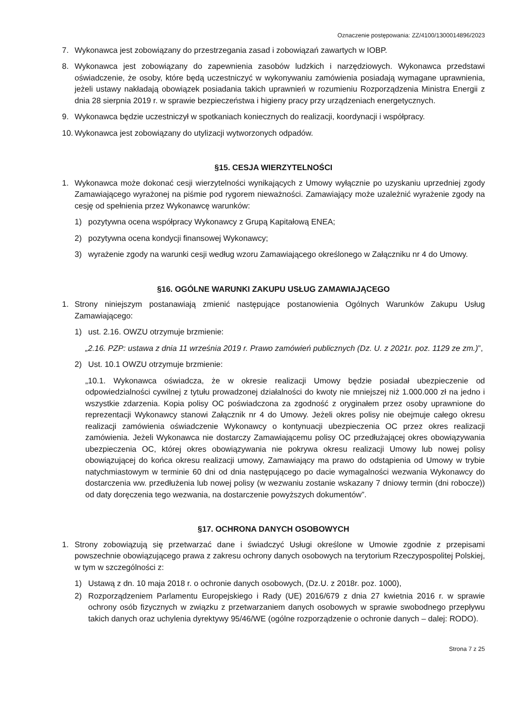Oznaczenie postępowania: ZZ/4100/1300014896/2023
7. Wykonawca jest zobowiązany do przestrzegania zasad i zobowiązań zawartych w IOBP.
8. Wykonawca jest zobowiązany do zapewnienia zasobów ludzkich i narzędziowych. Wykonawca przedstawi oświadczenie, że osoby, które będą uczestniczyć w wykonywaniu zamówienia posiadają wymagane uprawnienia, jeżeli ustawy nakładają obowiązek posiadania takich uprawnień w rozumieniu Rozporządzenia Ministra Energii z dnia 28 sierpnia 2019 r. w sprawie bezpieczeństwa i higieny pracy przy urządzeniach energetycznych.
9. Wykonawca będzie uczestniczył w spotkaniach koniecznych do realizacji, koordynacji i współpracy.
10. Wykonawca jest zobowiązany do utylizacji wytworzonych odpadów.
§15. CESJA WIERZYTELNOŚCI
1. Wykonawca może dokonać cesji wierzytelności wynikających z Umowy wyłącznie po uzyskaniu uprzedniej zgody Zamawiającego wyrażonej na piśmie pod rygorem nieważności. Zamawiający może uzależnić wyrażenie zgody na cesję od spełnienia przez Wykonawcę warunków:
1) pozytywna ocena współpracy Wykonawcy z Grupą Kapitałową ENEA;
2) pozytywna ocena kondycji finansowej Wykonawcy;
3) wyrażenie zgody na warunki cesji według wzoru Zamawiającego określonego w Załączniku nr 4 do Umowy.
§16. OGÓLNE WARUNKI ZAKUPU USŁUG ZAMAWIAJĄCEGO
1. Strony niniejszym postanawiają zmienić następujące postanowienia Ogólnych Warunków Zakupu Usług Zamawiającego:
1) ust. 2.16. OWZU otrzymuje brzmienie:
„2.16. PZP: ustawa z dnia 11 września 2019 r. Prawo zamówień publicznych (Dz. U. z 2021r. poz. 1129 ze zm.)”,
2) Ust. 10.1 OWZU otrzymuje brzmienie:
„10.1. Wykonawca oświadcza, że w okresie realizacji Umowy będzie posiadał ubezpieczenie od odpowiedzialności cywilnej z tytułu prowadzonej działalności do kwoty nie mniejszej niż 1.000.000 zł na jedno i wszystkie zdarzenia. Kopia polisy OC poświadczona za zgodność z oryginałem przez osoby uprawnione do reprezentacji Wykonawcy stanowi Załącznik nr 4 do Umowy. Jeżeli okres polisy nie obejmuje całego okresu realizacji zamówienia oświadczenie Wykonawcy o kontynuacji ubezpieczenia OC przez okres realizacji zamówienia. Jeżeli Wykonawca nie dostarczy Zamawiającemu polisy OC przedłużającej okres obowiązywania ubezpieczenia OC, której okres obowiązywania nie pokrywa okresu realizacji Umowy lub nowej polisy obowiązującej do końca okresu realizacji umowy, Zamawiający ma prawo do odstąpienia od Umowy w trybie natychmiastowym w terminie 60 dni od dnia następującego po dacie wymagalności wezwania Wykonawcy do dostarczenia ww. przedłużenia lub nowej polisy (w wezwaniu zostanie wskazany 7 dniowy termin (dni robocze)) od daty doręczenia tego wezwania, na dostarczenie powyższych dokumentów”.
§17. OCHRONA DANYCH OSOBOWYCH
1. Strony zobowiązują się przetwarzać dane i świadczyć Usługi określone w Umowie zgodnie z przepisami powszechnie obowiązującego prawa z zakresu ochrony danych osobowych na terytorium Rzeczypospolitej Polskiej, w tym w szczególności z:
1) Ustawą z dn. 10 maja 2018 r. o ochronie danych osobowych, (Dz.U. z 2018r. poz. 1000),
2) Rozporządzeniem Parlamentu Europejskiego i Rady (UE) 2016/679 z dnia 27 kwietnia 2016 r. w sprawie ochrony osób fizycznych w związku z przetwarzaniem danych osobowych w sprawie swobodnego przepływu takich danych oraz uchylenia dyrektywy 95/46/WE (ogólne rozporządzenie o ochronie danych – dalej: RODO).
Strona 7 z 25